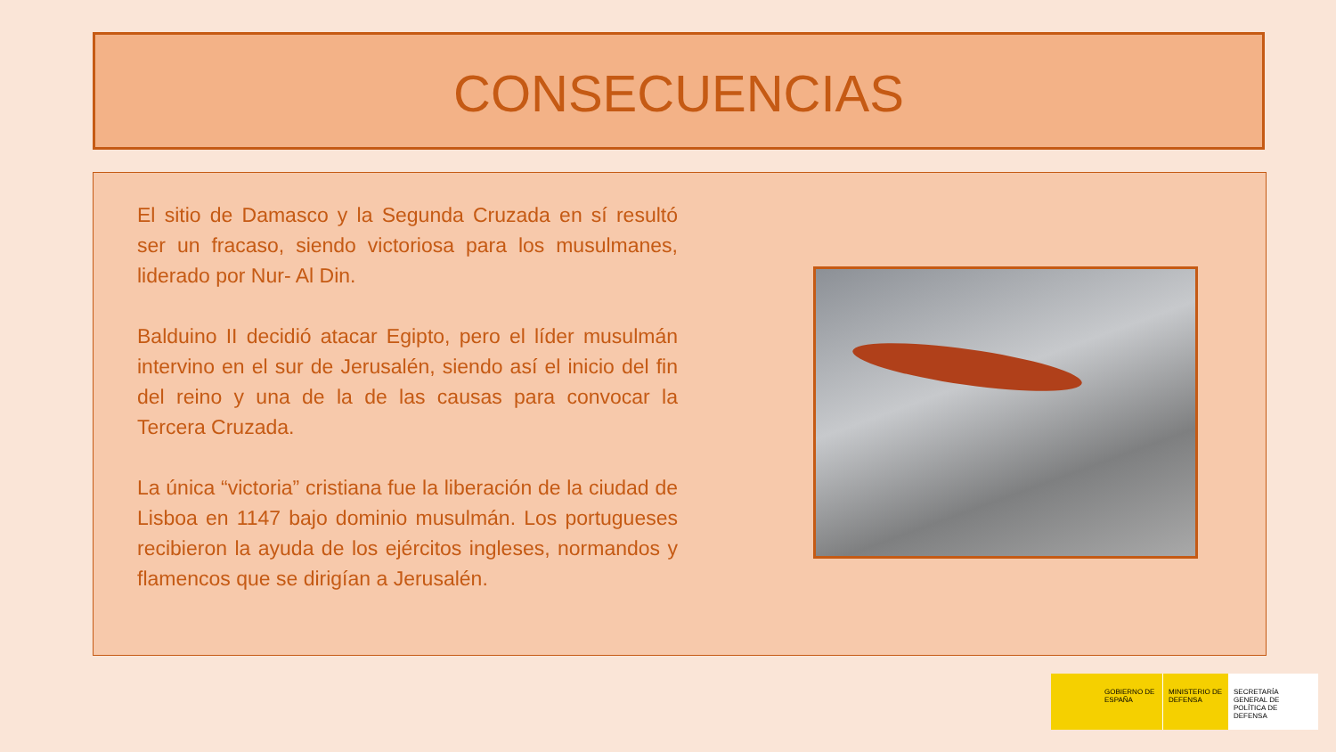CONSECUENCIAS
El sitio de Damasco y la Segunda Cruzada en sí resultó ser un fracaso, siendo victoriosa para los musulmanes, liderado por Nur- Al Din.
Balduino II decidió atacar Egipto, pero el líder musulmán intervino en el sur de Jerusalén, siendo así el inicio del fin del reino y una de la de las causas para convocar la Tercera Cruzada.
La única “victoria” cristiana fue la liberación de la ciudad de Lisboa en 1147 bajo dominio musulmán. Los portugueses recibieron la ayuda de los ejércitos ingleses, normandos y flamencos que se dirigían a Jerusalén.
GOBIERNO DE ESPAÑA MINISTERIO DE DEFENSA
SECRETARÍA GENERAL DE POLÍTICA DE DEFENSA